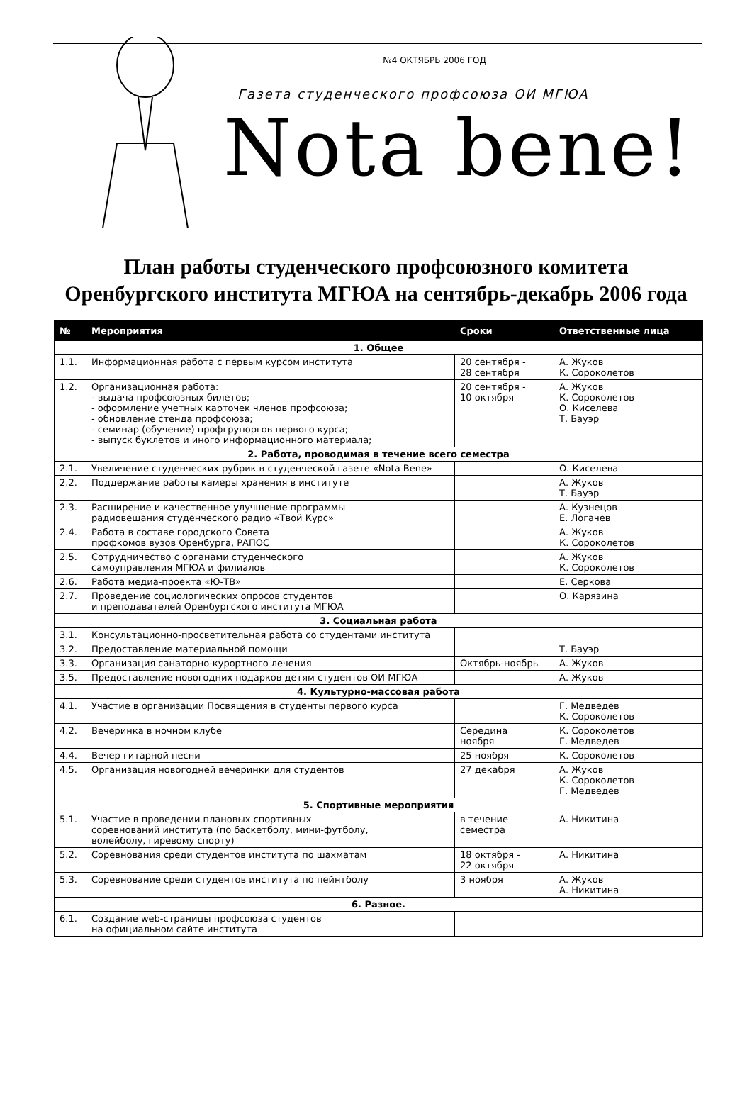№4 ОКТЯБРЬ 2006 ГОД
Газета студенческого профсоюза ОИ МГЮА
Nota bene!
План работы студенческого профсоюзного комитета
Оренбургского института МГЮА на сентябрь-декабрь 2006 года
| № | Мероприятия | Сроки | Ответственные лица |
| --- | --- | --- | --- |
| 1. Общее | | | |
| 1.1. | Информационная работа с первым курсом института | 20 сентября - 28 сентября | А. Жуков К. Сороколетов |
| 1.2. | Организационная работа: - выдача профсоюзных билетов; - оформление учетных карточек членов профсоюза; - обновление стенда профсоюза; - семинар (обучение) профгрупоргов первого курса; - выпуск буклетов и иного информационного материала; | 20 сентября - 10 октября | А. Жуков К. Сороколетов О. Киселева Т. Бауэр |
| 2. Работа, проводимая в течение всего семестра | | | |
| 2.1. | Увеличение студенческих рубрик в студенческой газете «Nota Bene» | | О. Киселева |
| 2.2. | Поддержание работы камеры хранения в институте | | А. Жуков Т. Бауэр |
| 2.3. | Расширение и качественное улучшение программы радиовещания студенческого радио «Твой Курс» | | А. Кузнецов Е. Логачев |
| 2.4. | Работа в составе городского Совета профкомов вузов Оренбурга, РАПОС | | А. Жуков К. Сороколетов |
| 2.5. | Сотрудничество с органами студенческого самоуправления МГЮА и филиалов | | А. Жуков К. Сороколетов |
| 2.6. | Работа медиа-проекта «Ю-ТВ» | | Е. Серкова |
| 2.7. | Проведение социологических опросов студентов и преподавателей Оренбургского института МГЮА | | О. Карязина |
| 3. Социальная работа | | | |
| 3.1. | Консультационно-просветительная работа со студентами института | | |
| 3.2. | Предоставление материальной помощи | | Т. Бауэр |
| 3.3. | Организация санаторно-курортного лечения | Октябрь-ноябрь | А. Жуков |
| 3.5. | Предоставление новогодних подарков детям студентов ОИ МГЮА | | А. Жуков |
| 4. Культурно-массовая работа | | | |
| 4.1. | Участие в организации Посвящения в студенты первого курса | | Г. Медведев К. Сороколетов |
| 4.2. | Вечеринка в ночном клубе | Середина ноября | К. Сороколетов Г. Медведев |
| 4.4. | Вечер гитарной песни | 25 ноября | К. Сороколетов |
| 4.5. | Организация новогодней вечеринки для студентов | 27 декабря | А. Жуков К. Сороколетов Г. Медведев |
| 5. Спортивные мероприятия | | | |
| 5.1. | Участие в проведении плановых спортивных соревнований института (по баскетболу, мини-футболу, волейболу, гиревому спорту) | в течение семестра | А. Никитина |
| 5.2. | Соревнования среди студентов института по шахматам | 18 октября - 22 октября | А. Никитина |
| 5.3. | Соревнование среди студентов института по пейнтболу | 3 ноября | А. Жуков А. Никитина |
| 6. Разное. | | | |
| 6.1. | Создание web-страницы профсоюза студентов на официальном сайте института | | |